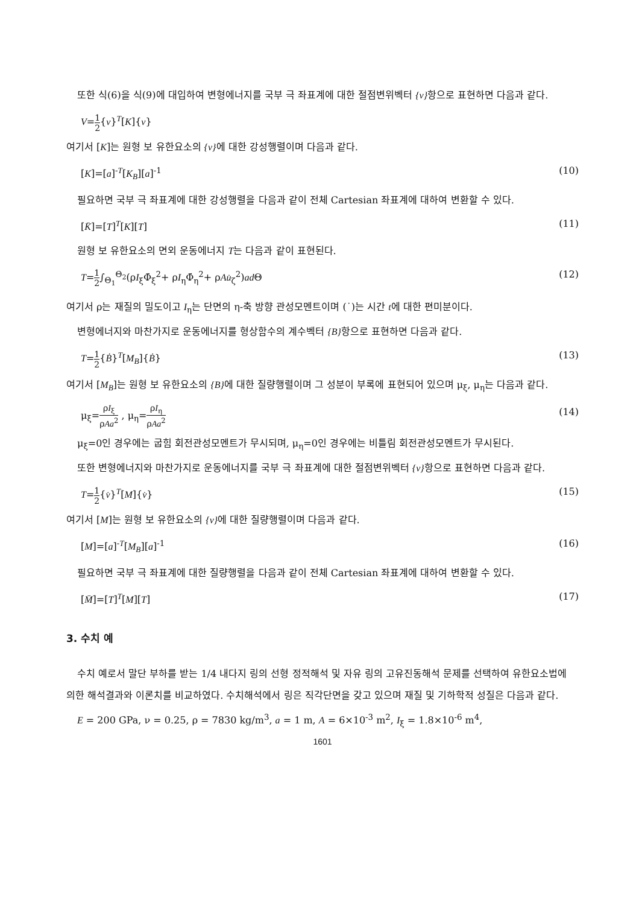또한 식(6)을 식(9)에 대입하여 변형에너지를 국부 극 좌표계에 대한 절점변위벡터 {v}항으로 표현하면 다음과 같다.
V=1 2{v}<sup>T</sup>[K]{v}
여기서 [K]는 원형 보 유한요소의 {v}에 대한 강성행렬이며 다음과 같다.
[K]=[a]<sup>-T</sup>[K<sub>B</sub>][a]<sup>-1</sup> (10)
필요하면 국부 극 좌표계에 대한 강성행렬을 다음과 같이 전체 Cartesian 좌표계에 대하여 변환할 수 있다.
[K̄]=[T]<sup>T</sup>[K][T] (11)
원형 보 유한요소의 면외 운동에너지 T는 다음과 같이 표현된다.
T=1 2∫<sub>Θ<sub>1</sub></sub><sup>Θ<sub>2</sub></sup>(ρI<sub>ξ</sub>Φ̇<sub>ξ</sub><sup>2</sup>+ ρI<sub>η</sub>Φ̇<sub>η</sub><sup>2</sup>+ ρAu̇<sub>ζ</sub><sup>2</sup>)ad Θ (12)
여기서 ρ는 재질의 밀도이고 I<sub>η</sub>는 단면의 η-축 방향 관성모멘트이며 (˙)는 시간 t에 대한 편미분이다.
변형에너지와 마찬가지로 운동에너지를 형상함수의 계수벡터 {B}항으로 표현하면 다음과 같다.
T=1 2{Ḃ}<sup>T</sup>[M<sub>B</sub>]{Ḃ} (13)
여기서 [M<sub>B</sub>]는 원형 보 유한요소의 {B}에 대한 질량행렬이며 그 성분이 부록에 표현되어 있으며 μ<sub>ξ</sub>, μ<sub>η</sub>는 다음과 같다.
μ<sub>ξ</sub>=ρI<sub>ξ</sub> ρAa<sup>2</sup> , μ<sub>η</sub>=ρI<sub>η</sub> ρAa<sup>2</sup> (14)
μ<sub>ξ</sub>=0인 경우에는 굽힘 회전관성모멘트가 무시되며, μ<sub>η</sub>=0인 경우에는 비틀림 회전관성모멘트가 무시된다.
또한 변형에너지와 마찬가지로 운동에너지를 국부 극 좌표계에 대한 절점변위벡터 {v}항으로 표현하면 다음과 같다.
T=1 2{v̇}<sup>T</sup>[M]{v̇} (15)
여기서 [M]는 원형 보 유한요소의 {v}에 대한 질량행렬이며 다음과 같다.
[M]=[a]<sup>-T</sup>[M<sub>B</sub>][a]<sup>-1</sup> (16)
필요하면 국부 극 좌표계에 대한 질량행렬을 다음과 같이 전체 Cartesian 좌표계에 대하여 변환할 수 있다.
[M̄]=[T]<sup>T</sup>[M][T] (17)
3. 수치 예
수치 예로서 말단 부하를 받는 1/4 내다지 링의 선형 정적해석 및 자유 링의 고유진동해석 문제를 선택하여 유한요소법에 의한 해석결과와 이론치를 비교하였다. 수치해석에서 링은 직각단면을 갖고 있으며 재질 및 기하학적 성질은 다음과 같다.
E = 200 GPa, ν = 0.25, ρ = 7830 kg/m<sup>3</sup>, a = 1 m, A = 6×10<sup>-3</sup> m<sup>2</sup>, I<sub>ξ</sub> = 1.8×10<sup>-6</sup> m<sup>4</sup>,
1601